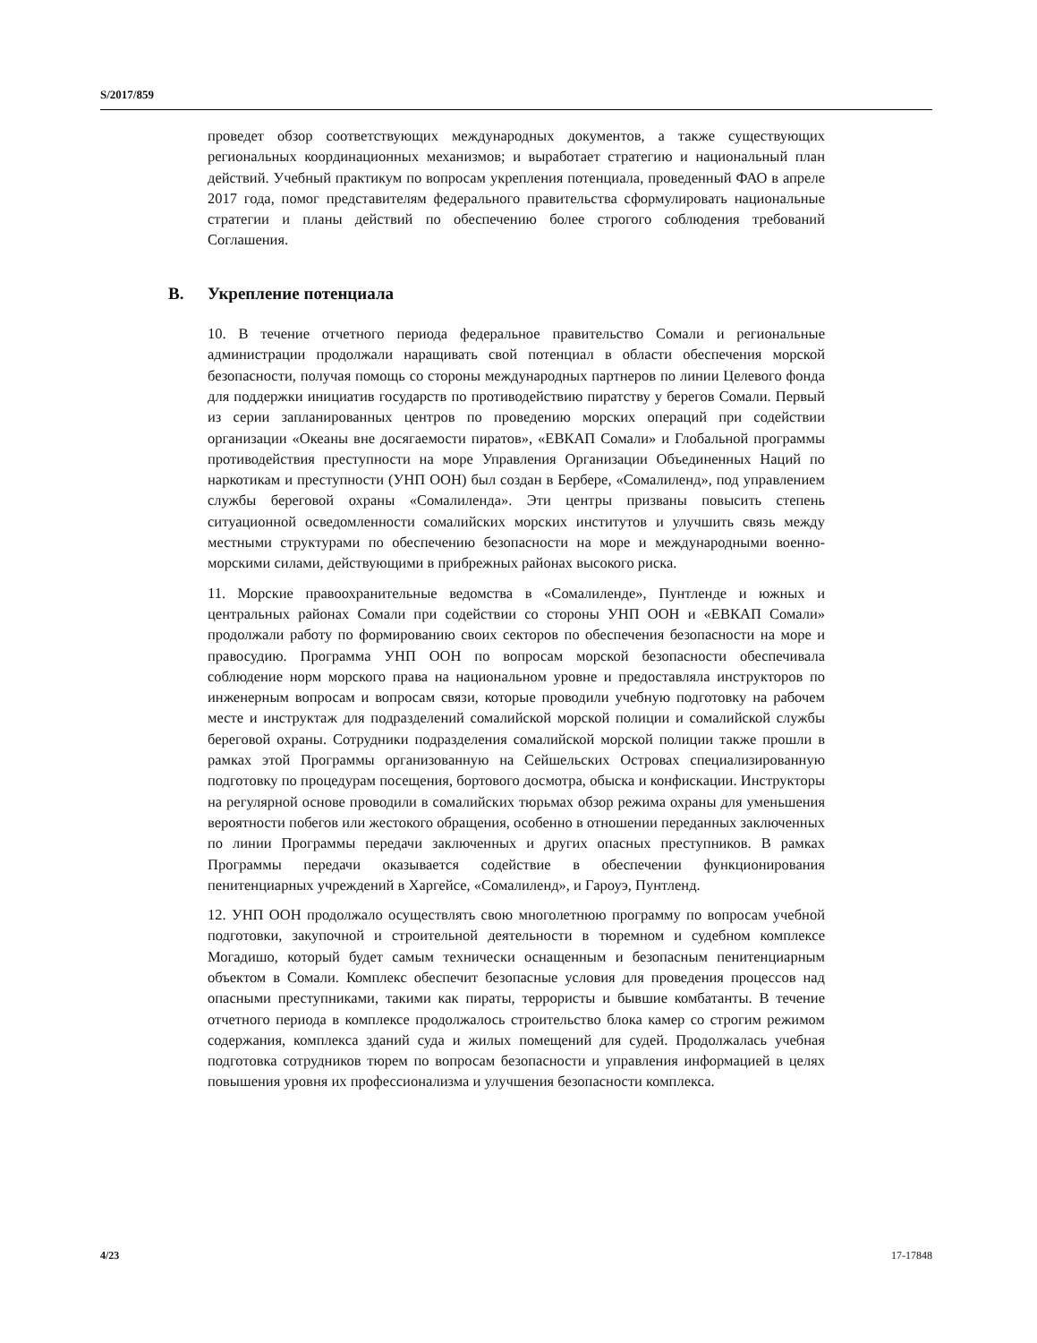S/2017/859
проведет обзор соответствующих международных документов, а также существующих региональных координационных механизмов; и выработает стратегию и национальный план действий. Учебный практикум по вопросам укрепления потенциала, проведенный ФАО в апреле 2017 года, помог представителям федерального правительства сформулировать национальные стратегии и планы действий по обеспечению более строгого соблюдения требований Соглашения.
B. Укрепление потенциала
10. В течение отчетного периода федеральное правительство Сомали и региональные администрации продолжали наращивать свой потенциал в области обеспечения морской безопасности, получая помощь со стороны международных партнеров по линии Целевого фонда для поддержки инициатив государств по противодействию пиратству у берегов Сомали. Первый из серии запланированных центров по проведению морских операций при содействии организации «Океаны вне досягаемости пиратов», «ЕВКАП Сомали» и Глобальной программы противодействия преступности на море Управления Организации Объединенных Наций по наркотикам и преступности (УНП ООН) был создан в Бербере, «Сомалиленд», под управлением службы береговой охраны «Сомалиленда». Эти центры призваны повысить степень ситуационной осведомленности сомалийских морских институтов и улучшить связь между местными структурами по обеспечению безопасности на море и международными военно-морскими силами, действующими в прибрежных районах высокого риска.
11. Морские правоохранительные ведомства в «Сомалиленде», Пунтленде и южных и центральных районах Сомали при содействии со стороны УНП ООН и «ЕВКАП Сомали» продолжали работу по формированию своих секторов по обеспечения безопасности на море и правосудию. Программа УНП ООН по вопросам морской безопасности обеспечивала соблюдение норм морского права на национальном уровне и предоставляла инструкторов по инженерным вопросам и вопросам связи, которые проводили учебную подготовку на рабочем месте и инструктаж для подразделений сомалийской морской полиции и сомалийской службы береговой охраны. Сотрудники подразделения сомалийской морской полиции также прошли в рамках этой Программы организованную на Сейшельских Островах специализированную подготовку по процедурам посещения, бортового досмотра, обыска и конфискации. Инструкторы на регулярной основе проводили в сомалийских тюрьмах обзор режима охраны для уменьшения вероятности побегов или жестокого обращения, особенно в отношении переданных заключенных по линии Программы передачи заключенных и других опасных преступников. В рамках Программы передачи оказывается содействие в обеспечении функционирования пенитенциарных учреждений в Харгейсе, «Сомалиленд», и Гароуэ, Пунтленд.
12. УНП ООН продолжало осуществлять свою многолетнюю программу по вопросам учебной подготовки, закупочной и строительной деятельности в тюремном и судебном комплексе Могадишо, который будет самым технически оснащенным и безопасным пенитенциарным объектом в Сомали. Комплекс обеспечит безопасные условия для проведения процессов над опасными преступниками, такими как пираты, террористы и бывшие комбатанты. В течение отчетного периода в комплексе продолжалось строительство блока камер со строгим режимом содержания, комплекса зданий суда и жилых помещений для судей. Продолжалась учебная подготовка сотрудников тюрем по вопросам безопасности и управления информацией в целях повышения уровня их профессионализма и улучшения безопасности комплекса.
4/23 17-17848